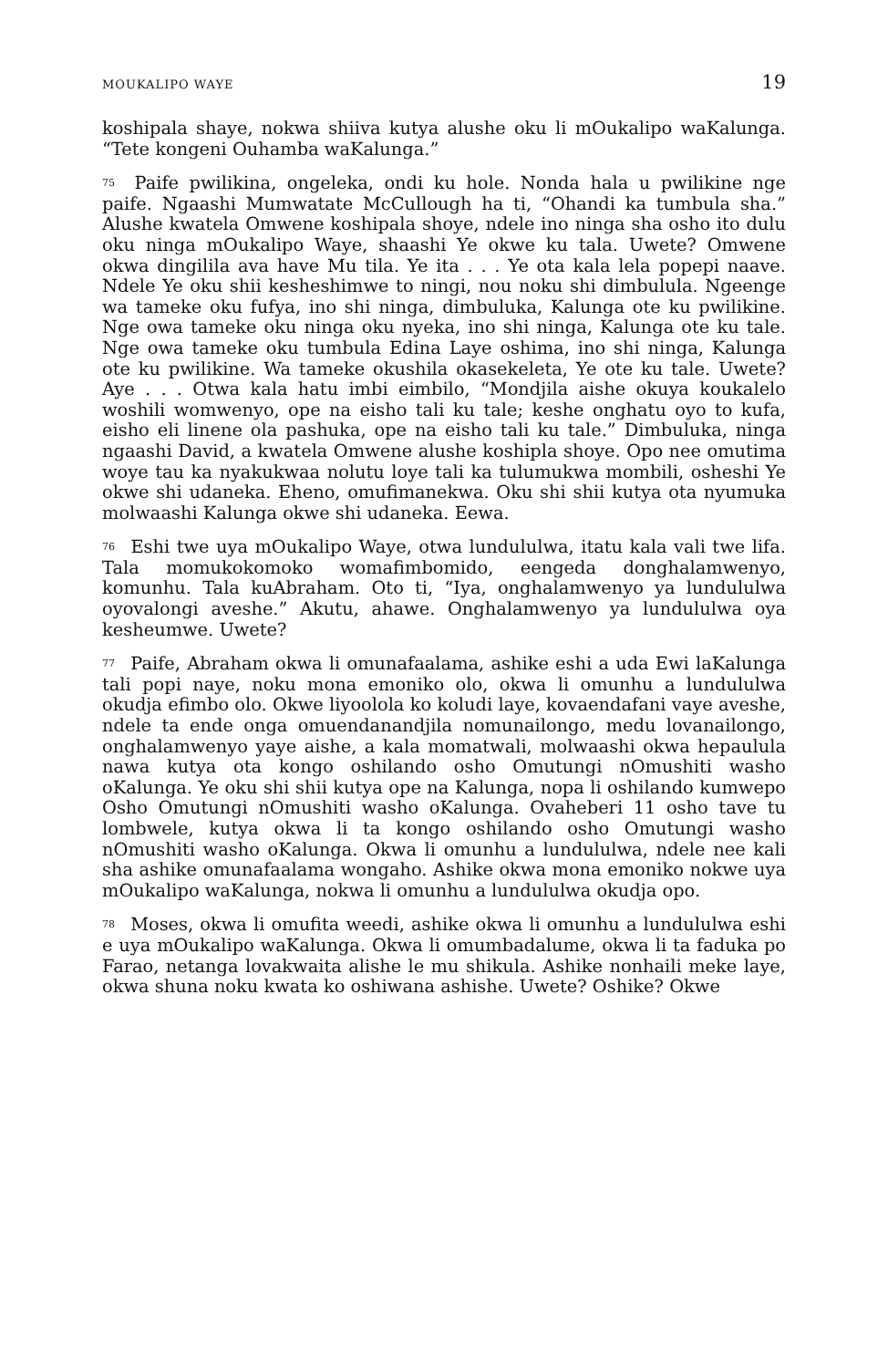MOUKALIPO WAYE 19
koshipala shaye, nokwa shiiva kutya alushe oku li mOukalipo waKalunga. “Tete kongeni Ouhamba waKalunga.”
<sup>75</sup> Paife pwilikina, ongeleka, ondi ku hole. Nonda hala u pwilikine nge paife. Ngaashi Mumwatate McCullough ha ti, “Ohandi ka tumbula sha.” Alushe kwatela Omwene koshipala shoye, ndele ino ninga sha osho ito dulu oku ninga mOukalipo Waye, shaashi Ye okwe ku tala. Uwete? Omwene okwa dingilila ava have Mu tila. Ye ita . . . Ye ota kala lela popepi naave. Ndele Ye oku shii kesheshimwe to ningi, nou noku shi dimbulula. Ngeenge wa tameke oku fufya, ino shi ninga, dimbuluka, Kalunga ote ku pwilikine. Nge owa tameke oku ninga oku nyeka, ino shi ninga, Kalunga ote ku tale. Nge owa tameke oku tumbula Edina Laye oshima, ino shi ninga, Kalunga ote ku pwilikine. Wa tameke okushila okasekeleta, Ye ote ku tale. Uwete? Aye . . . Otwa kala hatu imbi eimbilo, “Mondjila aishe okuya koukalelo woshili womwenyo, ope na eisho tali ku tale; keshe onghatu oyo to kufa, eisho eli linene ola pashuka, ope na eisho tali ku tale.” Dimbuluka, ninga ngaashi David, a kwatela Omwene alushe koshipla shoye. Opo nee omutima woye tau ka nyakukwaa nolutu loye tali ka tulumukwa mombili, osheshi Ye okwe shi udaneka. Eheno, omufimanekwa. Oku shi shii kutya ota nyumuka molwaashi Kalunga okwe shi udaneka. Eewa.
<sup>76</sup> Eshi twe uya mOukalipo Waye, otwa lundululwa, itatu kala vali twe lifa. Tala momukokomoko womafimbomido, eengeda donghalamwenyo, komunhu. Tala kuAbraham. Oto ti, “Iya, onghalamwenyo ya lundululwa oyovalongi aveshe.” Akutu, ahawe. Onghalamwenyo ya lundululwa oya kesheumwe. Uwete?
<sup>77</sup> Paife, Abraham okwa li omunafaalama, ashike eshi a uda Ewi laKalunga tali popi naye, noku mona emoniko olo, okwa li omunhu a lundululwa okudja efimbo olo. Okwe liyoolola ko koludi laye, kovaendafani vaye aveshe, ndele ta ende onga omuendanandjila nomunailongo, medu lovanailongo, onghalamwenyo yaye aishe, a kala momatwali, molwaashi okwa hepaulula nawa kutya ota kongo oshilando osho Omutungi nOmushiti washo oKalunga. Ye oku shi shii kutya ope na Kalunga, nopa li oshilando kumwepo Osho Omutungi nOmushiti washo oKalunga. Ovaheberi 11 osho tave tu lombwele, kutya okwa li ta kongo oshilando osho Omutungi washo nOmushiti washo oKalunga. Okwa li omunhu a lundululwa, ndele nee kali sha ashike omunafaalama wongaho. Ashike okwa mona emoniko nokwe uya mOukalipo waKalunga, nokwa li omunhu a lundululwa okudja opo.
<sup>78</sup> Moses, okwa li omufita weedi, ashike okwa li omunhu a lundululwa eshi e uya mOukalipo waKalunga. Okwa li omumbadalume, okwa li ta faduka po Farao, netanga lovakwaita alishe le mu shikula. Ashike nonhaili meke laye, okwa shuna noku kwata ko oshiwana ashishe. Uwete? Oshike? Okwe